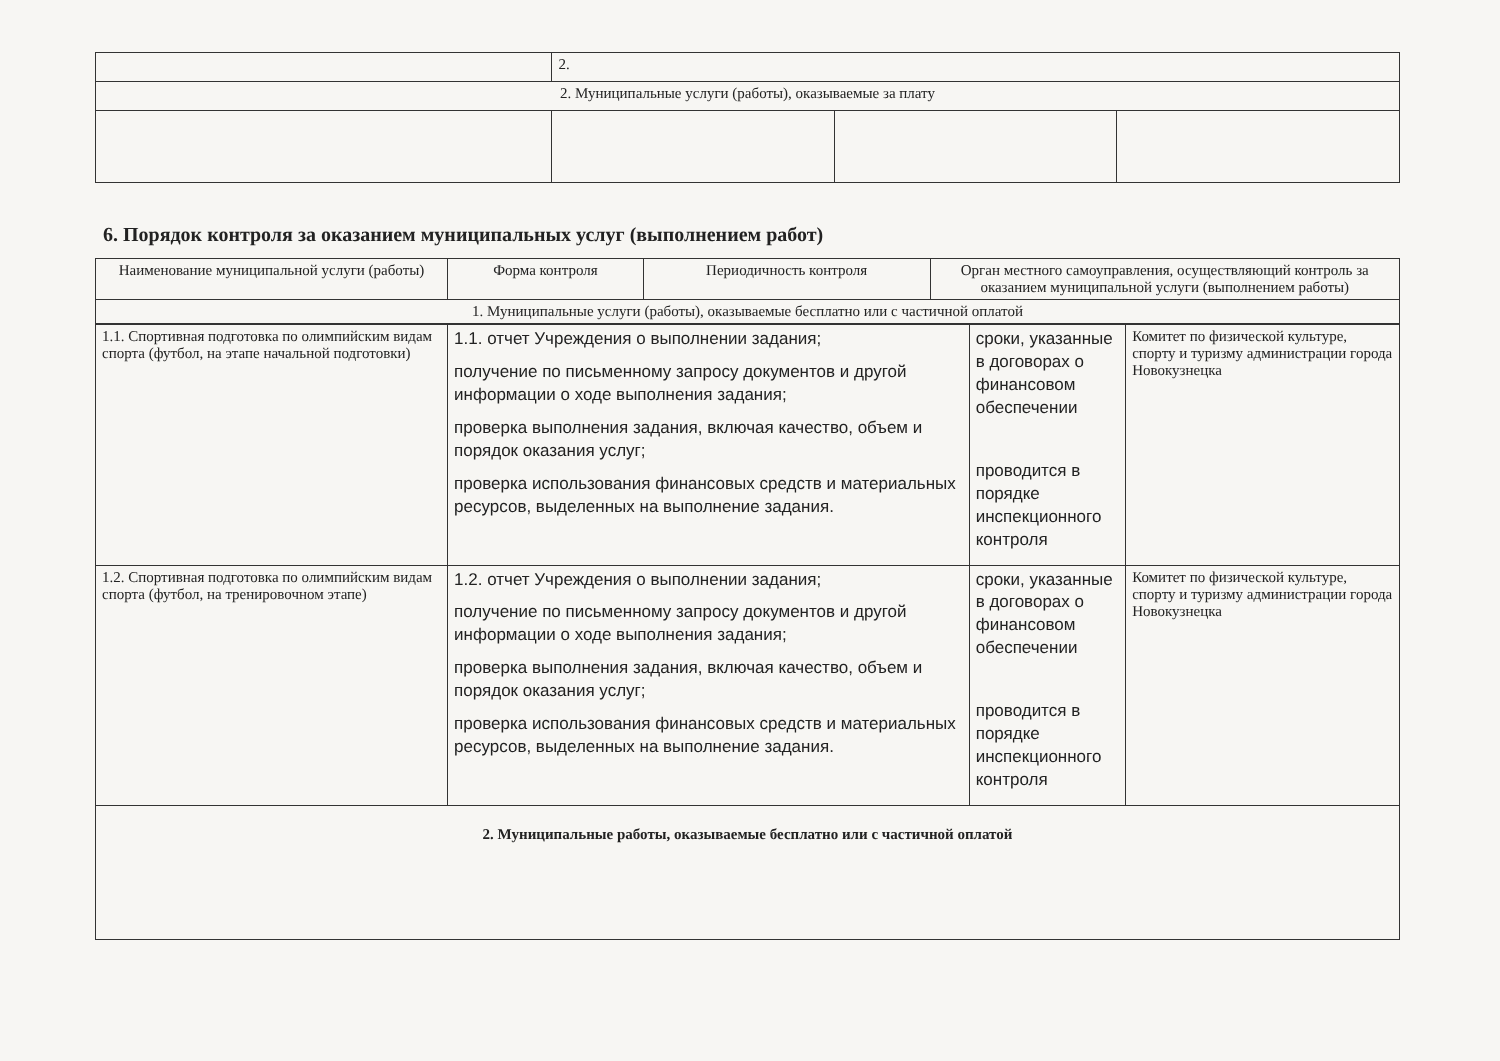| | 2. | | |
| 2. Муниципальные услуги (работы), оказываемые за плату | | | |
6. Порядок контроля за оказанием муниципальных услуг (выполнением работ)
| Наименование муниципальной услуги (работы) | Форма контроля | Периодичность контроля | Орган местного самоуправления, осуществляющий контроль за оказанием муниципальной услуги (выполнением работы) |
| --- | --- | --- | --- |
| 1. Муниципальные услуги (работы), оказываемые бесплатно или с частичной оплатой | | | |
| 1.1. Спортивная подготовка по олимпийским видам спорта (футбол, на этапе начальной подготовки) | 1.1. отчет Учреждения о выполнении задания; получение по письменному запросу документов и другой информации о ходе выполнения задания; проверка выполнения задания, включая качество, объем и порядок оказания услуг; проверка использования финансовых средств и материальных ресурсов, выделенных на выполнение задания. | сроки, указанные в договорах о финансовом обеспечении проводится в порядке инспекционного контроля | Комитет по физической культуре, спорту и туризму администрации города Новокузнецка |
| 1.2. Спортивная подготовка по олимпийским видам спорта (футбол, на тренировочном этапе) | 1.2. отчет Учреждения о выполнении задания; получение по письменному запросу документов и другой информации о ходе выполнения задания; проверка выполнения задания, включая качество, объем и порядок оказания услуг; проверка использования финансовых средств и материальных ресурсов, выделенных на выполнение задания. | сроки, указанные в договорах о финансовом обеспечении проводится в порядке инспекционного контроля | Комитет по физической культуре, спорту и туризму администрации города Новокузнецка |
| 2. Муниципальные работы, оказываемые бесплатно или с частичной оплатой | | | |